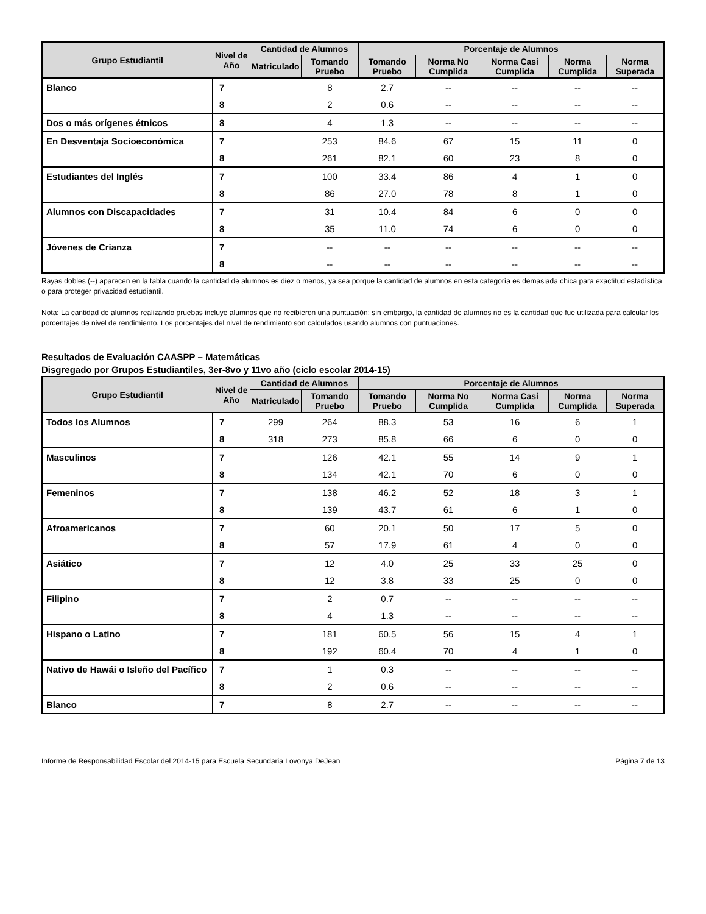| Grupo Estudiantil | Nivel de Año | Cantidad de Alumnos | | Porcentaje de Alumnos | | | | |
| --- | --- | --- | --- | --- | --- | --- | --- | --- |
| | | Matriculado | Tomando Pruebo | Tomando Pruebo | Norma No Cumplida | Norma Casi Cumplida | Norma Cumplida | Norma Superada |
| Blanco | 7 | | 8 | 2.7 | -- | -- | -- | -- |
| | 8 | | 2 | 0.6 | -- | -- | -- | -- |
| Dos o más orígenes étnicos | 8 | | 4 | 1.3 | -- | -- | -- | -- |
| En Desventaja Socioeconómica | 7 | | 253 | 84.6 | 67 | 15 | 11 | 0 |
| | 8 | | 261 | 82.1 | 60 | 23 | 8 | 0 |
| Estudiantes del Inglés | 7 | | 100 | 33.4 | 86 | 4 | 1 | 0 |
| | 8 | | 86 | 27.0 | 78 | 8 | 1 | 0 |
| Alumnos con Discapacidades | 7 | | 31 | 10.4 | 84 | 6 | 0 | 0 |
| | 8 | | 35 | 11.0 | 74 | 6 | 0 | 0 |
| Jóvenes de Crianza | 7 | | -- | -- | -- | -- | -- | -- |
| | 8 | | -- | -- | -- | -- | -- | -- |
Rayas dobles (--) aparecen en la tabla cuando la cantidad de alumnos es diez o menos, ya sea porque la cantidad de alumnos en esta categoría es demasiada chica para exactitud estadística o para proteger privacidad estudiantil.
Nota: La cantidad de alumnos realizando pruebas incluye alumnos que no recibieron una puntuación; sin embargo, la cantidad de alumnos no es la cantidad que fue utilizada para calcular los porcentajes de nivel de rendimiento. Los porcentajes del nivel de rendimiento son calculados usando alumnos con puntuaciones.
Resultados de Evaluación CAASPP – Matemáticas
Disgregado por Grupos Estudiantiles, 3er-8vo y 11vo año (ciclo escolar 2014-15)
| Grupo Estudiantil | Nivel de Año | Cantidad de Alumnos | | Porcentaje de Alumnos | | | | |
| --- | --- | --- | --- | --- | --- | --- | --- | --- |
| | | Matriculado | Tomando Pruebo | Tomando Pruebo | Norma No Cumplida | Norma Casi Cumplida | Norma Cumplida | Norma Superada |
| Todos los Alumnos | 7 | 299 | 264 | 88.3 | 53 | 16 | 6 | 1 |
| | 8 | 318 | 273 | 85.8 | 66 | 6 | 0 | 0 |
| Masculinos | 7 | | 126 | 42.1 | 55 | 14 | 9 | 1 |
| | 8 | | 134 | 42.1 | 70 | 6 | 0 | 0 |
| Femeninos | 7 | | 138 | 46.2 | 52 | 18 | 3 | 1 |
| | 8 | | 139 | 43.7 | 61 | 6 | 1 | 0 |
| Afroamericanos | 7 | | 60 | 20.1 | 50 | 17 | 5 | 0 |
| | 8 | | 57 | 17.9 | 61 | 4 | 0 | 0 |
| Asiático | 7 | | 12 | 4.0 | 25 | 33 | 25 | 0 |
| | 8 | | 12 | 3.8 | 33 | 25 | 0 | 0 |
| Filipino | 7 | | 2 | 0.7 | -- | -- | -- | -- |
| | 8 | | 4 | 1.3 | -- | -- | -- | -- |
| Hispano o Latino | 7 | | 181 | 60.5 | 56 | 15 | 4 | 1 |
| | 8 | | 192 | 60.4 | 70 | 4 | 1 | 0 |
| Nativo de Hawái o Isleño del Pacífico | 7 | | 1 | 0.3 | -- | -- | -- | -- |
| | 8 | | 2 | 0.6 | -- | -- | -- | -- |
| Blanco | 7 | | 8 | 2.7 | -- | -- | -- | -- |
Informe de Responsabilidad Escolar del 2014-15 para Escuela Secundaria Lovonya DeJean Página 7 de 13